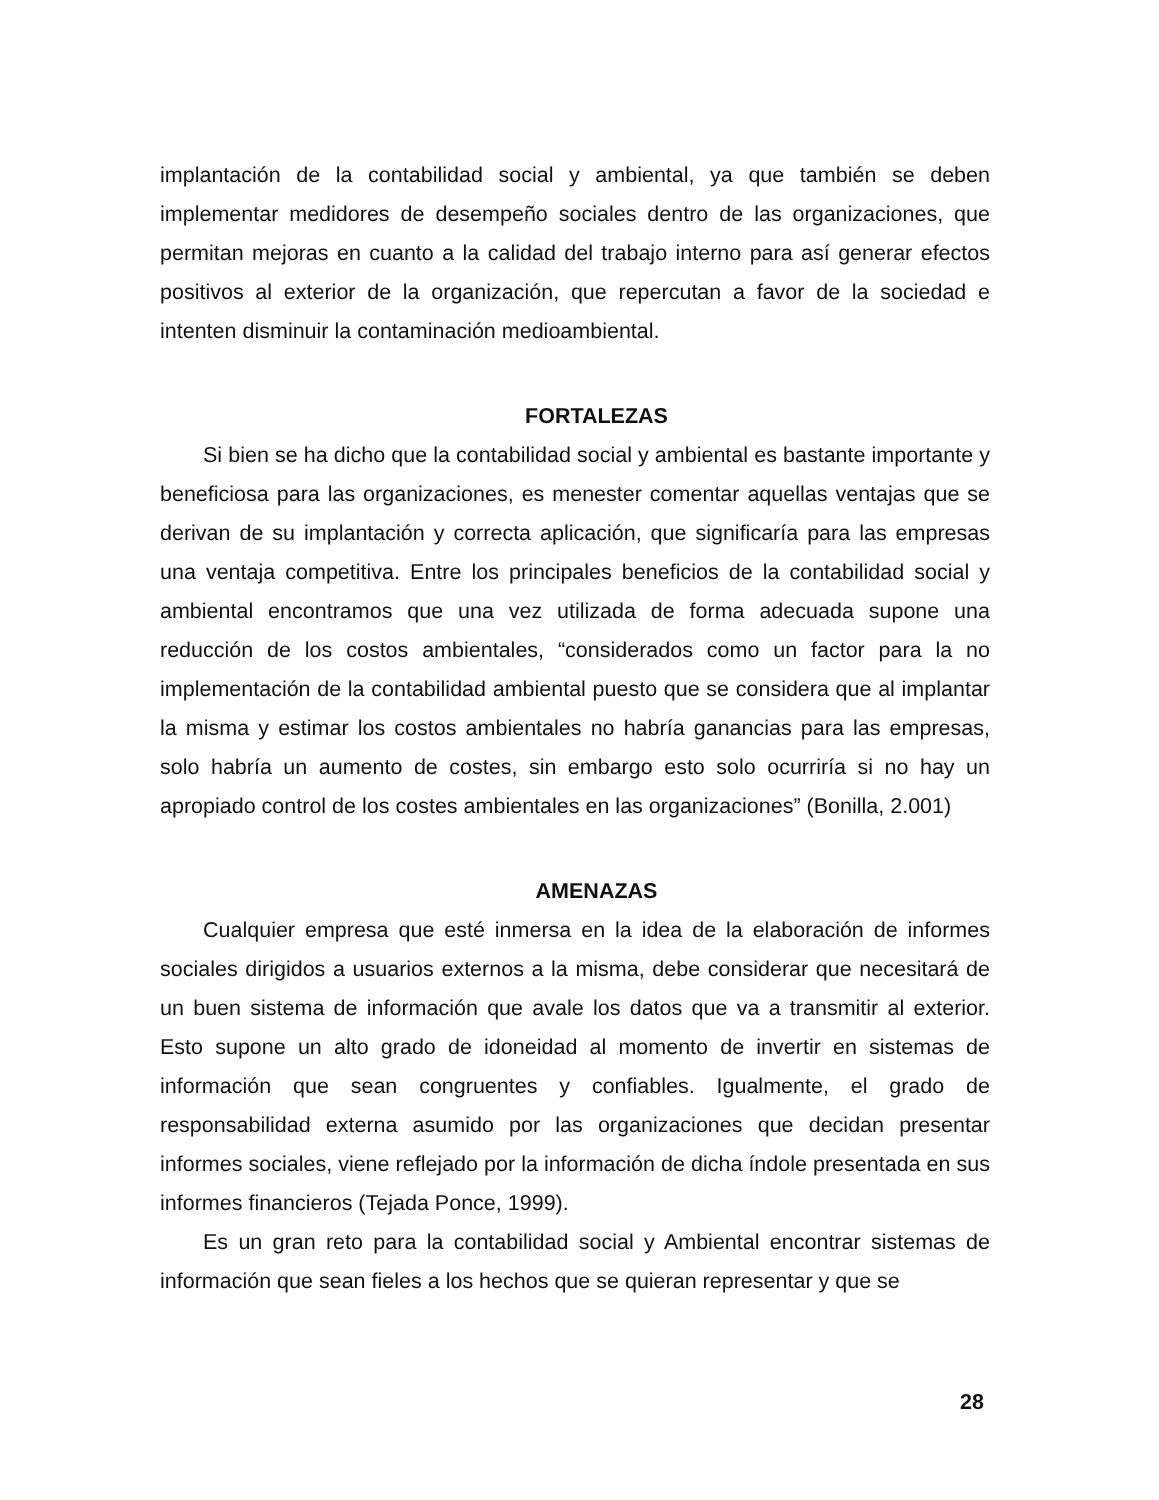implantación de la contabilidad social y ambiental, ya que también se deben implementar medidores de desempeño sociales dentro de las organizaciones, que permitan mejoras en cuanto a la calidad del trabajo interno para así generar efectos positivos al exterior de la organización, que repercutan a favor de la sociedad e intenten disminuir la contaminación medioambiental.
FORTALEZAS
Si bien se ha dicho que la contabilidad social y ambiental es bastante importante y beneficiosa para las organizaciones, es menester comentar aquellas ventajas que se derivan de su implantación y correcta aplicación, que significaría para las empresas una ventaja competitiva. Entre los principales beneficios de la contabilidad social y ambiental encontramos que una vez utilizada de forma adecuada supone una reducción de los costos ambientales, “considerados como un factor para la no implementación de la contabilidad ambiental puesto que se considera que al implantar la misma y estimar los costos ambientales no habría ganancias para las empresas, solo habría un aumento de costes, sin embargo esto solo ocurriría si no hay un apropiado control de los costes ambientales en las organizaciones” (Bonilla, 2.001)
AMENAZAS
Cualquier empresa que esté inmersa en la idea de la elaboración de informes sociales dirigidos a usuarios externos a la misma, debe considerar que necesitará de un buen sistema de información que avale los datos que va a transmitir al exterior. Esto supone un alto grado de idoneidad al momento de invertir en sistemas de información que sean congruentes y confiables. Igualmente, el grado de responsabilidad externa asumido por las organizaciones que decidan presentar informes sociales, viene reflejado por la información de dicha índole presentada en sus informes financieros (Tejada Ponce, 1999).
Es un gran reto para la contabilidad social y Ambiental encontrar sistemas de información que sean fieles a los hechos que se quieran representar y que se
28